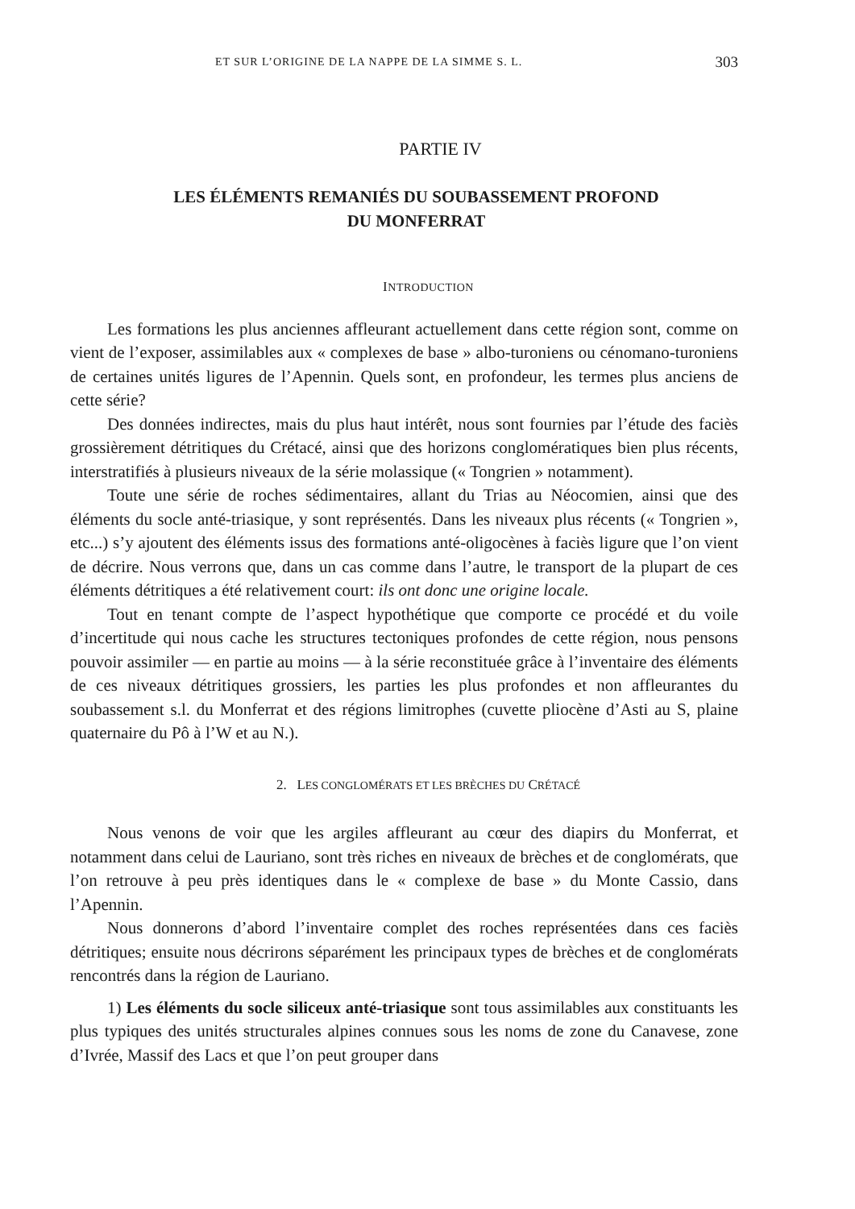ET SUR L’ORIGINE DE LA NAPPE DE LA SIMME S. L. 303
PARTIE IV
LES ÉLÉMENTS REMANIÉS DU SOUBASSEMENT PROFOND
DU MONFERRAT
INTRODUCTION
Les formations les plus anciennes affleurant actuellement dans cette région sont, comme on vient de l’exposer, assimilables aux « complexes de base » albo-turoniens ou cénomano-turoniens de certaines unités ligures de l’Apennin. Quels sont, en profondeur, les termes plus anciens de cette série?
Des données indirectes, mais du plus haut intérêt, nous sont fournies par l’étude des faciès grossièrement détritiques du Crétacé, ainsi que des horizons conglomératiques bien plus récents, interstratifiés à plusieurs niveaux de la série molassique (« Tongrien » notamment).
Toute une série de roches sédimentaires, allant du Trias au Néocomien, ainsi que des éléments du socle anté-triasique, y sont représentés. Dans les niveaux plus récents (« Tongrien », etc...) s’y ajoutent des éléments issus des formations anté-oligocènes à faciès ligure que l’on vient de décrire. Nous verrons que, dans un cas comme dans l’autre, le transport de la plupart de ces éléments détritiques a été relativement court: ils ont donc une origine locale.
Tout en tenant compte de l’aspect hypothétique que comporte ce procédé et du voile d’incertitude qui nous cache les structures tectoniques profondes de cette région, nous pensons pouvoir assimiler — en partie au moins — à la série reconstituée grâce à l’inventaire des éléments de ces niveaux détritiques grossiers, les parties les plus profondes et non affleurantes du soubassement s.l. du Monferrat et des régions limitrophes (cuvette pliocène d’Asti au S, plaine quaternaire du Pô à l’W et au N.).
2. LES CONGLOMÉRATS ET LES BRÈCHES DU CRÉTACÉ
Nous venons de voir que les argiles affleurant au cœur des diapirs du Monferrat, et notamment dans celui de Lauriano, sont très riches en niveaux de brèches et de conglomérats, que l’on retrouve à peu près identiques dans le « complexe de base » du Monte Cassio, dans l’Apennin.
Nous donnerons d’abord l’inventaire complet des roches représentées dans ces faciès détritiques; ensuite nous décrirons séparément les principaux types de brèches et de conglomérats rencontrés dans la région de Lauriano.
1) Les éléments du socle siliceux anté-triasique sont tous assimilables aux constituants les plus typiques des unités structurales alpines connues sous les noms de zone du Canavese, zone d’Ivrée, Massif des Lacs et que l’on peut grouper dans